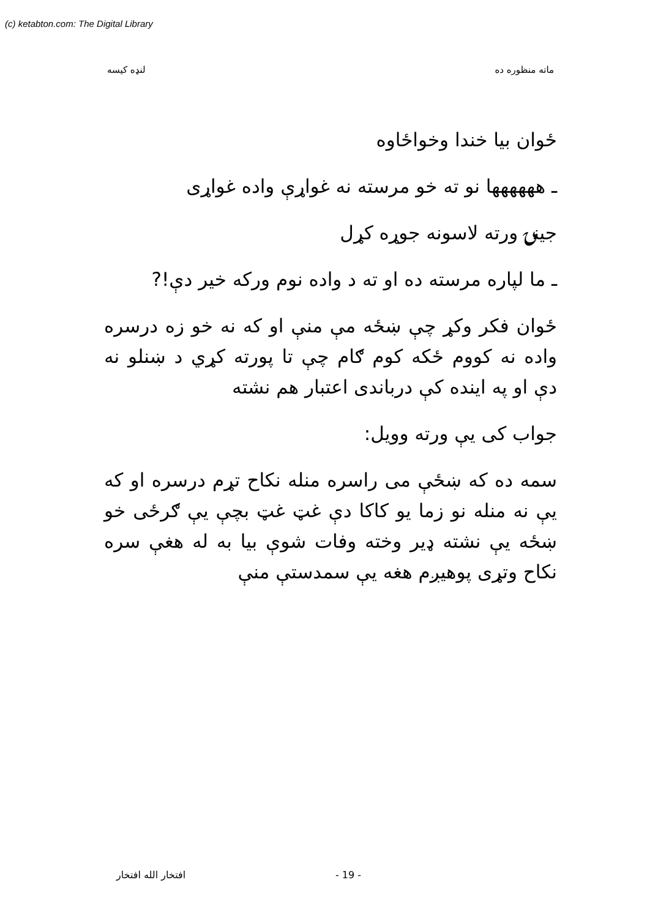(c) ketabton.com: The Digital Library
ماته منظوره ده لنډه کیسه
ځوان بیا خندا وخواځاوه
ـ هههههها نو ته خو مرسته نه غواړې واده غواړی
جینۍ ورته لاسونه جوړه کړل
ـ ما لپاره مرسته ده او ته د واده نوم ورکه خیر دې!?
ځوان فکر وکړ چې ښځه مې منې او که نه خو زه درسره واده نه کووم ځکه کوم ګام چې تا پورته کړي د ښنلو نه دې او په اینده کې درباندی اعتبار هم نشته
جواب کی یې ورته وویل:
سمه ده که ښځې می راسره منله نکاح تړم درسره او که یې نه منله نو زما یو کاکا دې غټ غټ بچې یې ګرځی خو ښځه یې نشته ډیر وخته وفات شوې بیا به له هغې سره نکاح وتړی پوهیږم هغه یې سمدستې منې
افتخار الله افتخار - 19 -